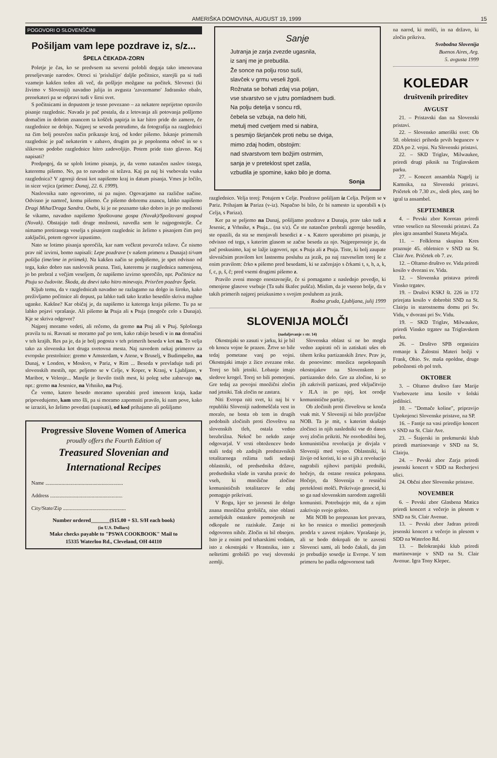AMERIŠKA DOMOVINA, AUGUST 19, 1999 15
POGOVORI O SLOVENŠČINI
Pošiljam vam lepe pozdrave iz, s/z...
ŠPELA ČEKADA-ZORN
Poletje je čas, ko se predvsem na severni polobli dogaja tako imenovana preseljevanje narodov. Otroci si 'prislužijo' daljše počitnice, starejši pa si tudi vzamejo kakšen teden ali več, da pošljejo možgane na počitek. Slovenci (ki živimo v Sloveniji) navadno julija in avgusta 'zavzemamo' Jadransko obalo, prenekateri pa se odpravi tudi v širni svet.
S počitnicami in dopustom je tesno povezano – za nekatere neprijetno opravilo pisanje razglednic. Navada je pač postala, da z letovanja ali potovanja pošljemo domačim in dobrim znancem ta košček papirja in kar hitro pride do zamere, če razglednice ne dobijo. Najprej se seveda potrudimo, da fotografija na razglednici na čim bolj posrečen način prikazuje kraj, od koder pišemo. Iskanje primernih razglednic je pač nekaterim v zabavo, drugim pa je popolnoma odveč in se s slikovno podobo razglednice hitro zadovoljijo. Potem pride tisto glavno. Kaj napisati?
Predpogoj, da se sploh lotimo pisanja, je, da vemo natančen naslov tistega, kateremu pišemo. No, pa to navadno ni težava. Kaj pa naj bi vsebovala vsaka razglednica? V zgornji desni kot napišemo kraj in datum pisanja. Vmes je ločilo, in sicer vejica (primer: Dunaj, 22. 6. 1999).
Naslovnika nato ogovorimo, ni pa nujno. Ogovarjamo na različne načine. Odvisno je namreč, komu pišemo. Če pišemo dobremu znancu, lahko napišemo Dragi Miha/Draga Sandra. Osebi, ki je ne poznamo tako dobro in jo po možnosti še vikamo, navadno napišemo Spoštovana gospa (Novak)/Spoštovani gospod (Novak). Obstajajo tudi druge možnosti, navedla sem le najpogostejše. Če nimamo pretiranega veselja s pisanjem razglednic in želimo s pisanjem čim prej zaključiti, potem ogovor izpustimo.
Nato se lotimo pisanja sporočila, kar nam večkrat povzroča težave. Če nismo prav nič izvirni, bomo napisali: Lepe pozdrave (v našem primeru z Dunaja) ti/vam pošilja (ime/ime in priimek). Na kakšen način se podpišemo, je spet odvisno od tega, kako dobro nas naslovnik pozna. Tisti, kateremu je razglednica namenjena, jo bo prebral z večjim veseljem, če napišemo izvirno sporočilo, npr. Počitnice na Ptuju so čudovite. Škoda, da dnevi tako hitro minevajo. Prisrčen pozdrav Špela.
Kljub temu, da v razglednicah navadno ne razlagamo na dolgo in široko, kako preživljamo počitnice ali dopust, pa lahko tudi tako kratko besedilo skriva majhne uganke. Kakšne? Kar običaj je, da napišemo iz katerega kraja pišemo. Tu pa se lahko pojavi vprašanje. Ali pišemo iz Ptuja ali s Ptuja (mogoče celo s Dunaja). Kje se skriva odgovor?
Najprej moramo vedeti, ali rečemo, da gremo na Ptuj ali v Ptuj. Splošnega pravila tu ni. Ravnati se moramo pač po tem, kako rabijo besedi v in na domačini v teh krajih. Res pa je, da je bolj pogosta v teh primerih beseda v kot na. To velja tako za slovenska kot druga svetovna mesta. Naj navedem nekaj primerov za evropske prestolnice: gremo v Amsterdam, v Atene, v Bruselj, v Budimpešto, na Dunaj, v London, v Moskvo, v Pariz, v Rim ... Beseda v prevladuje tudi pri slovenskih mestih, npr. peljemo se v Celje, v Koper, v Kranj, v Ljubljano, v Maribor, v Velenje... Manjše je število tistih mest, ki poleg sebe zahtevajo na, npr.: gremo na Jesenice, na Vrhniko, na Ptuj.
Če vemo, katero besedo moramo uporabiti pred imenom kraja, kadar pripovedujemo, kam smo šli, pa si moramo zapomniti pravilo, ki nam pove, kako se izraziti, ko želimo povedati (napisati), od kod prihajamo ali pošiljamo
Progressive Slovene Women of America
proudly offers the Fourth Edition of
Treasured Slovenian and International Recipes
Name ..........................................................
Address ......................................................
City/State/Zip ...............................................
Number ordered_______($15.00 + $3. S/H each book)
(in U.S. Dollars)
Make checks payable to "PSWA COOKBOOK" Mail to
15335 Waterloo Rd., Cleveland, OH 44110
Sanje
Jutranja je zarja zvezde ugasnila,
iz sanj me je prebudila.
Že sonce na polju roso suši,
slavček v grmu veseli žgoli.
Rožnata se bohati zdaj vsa poljan,
vse stvarstvo se v jutru pomladnem budi.
Na polju detelja v soncu rdi,
čebela se vzbuja, na delo hiti,
metulj med cvetjem med si nabira,
s pesmijo škrjanček proti nebu se dviga,
mimo zdaj hodim, obstojim:
nad stvarstvom tem božjim ostrmim,
sanja je v preteklost spet zašla,
vzbudila je spomine, kako bilo je doma.
Sonja
razglednico. Velja torej: Potujem v Celje. Pozdrave pošiljam iz Celja. Peljem se v Pariz. Prihajam iz Pariza (v-iz). Napačno bi bilo, če bi namesto iz uporabili s (s Celja, s Pariza).
Ker pa se peljemo na Dunaj, pošiljamo pozdrave z Dunaja, prav tako tudi z Jesenic, z Vrhnike, s Ptuja... (na s/z). Če ste natančno prebrali zgornje besedilo, ste opazili, da sta se menjavali besedici z - s. Katero uporabimo pri pisanju, je odvisno od tega, s katerim glasom se začne beseda za njo. Najpreprosteje je, da pač poskusimo, kaj se lažje izgovori, npr. s Ptuja ali z Ptuja. Tiste, ki bolj zaupate slovničnim pravilom kot lastnemu posluhu za jezik, pa naj razveselim torej še z enim pravilom: črko s pišemo pred besedami, ki se začenjajo s črkami t, s, h, a, k, f, c, p, š, č; pred vsemi drugimi pišemo z.
Pravilo zveni mnogo enostavnejše, če si pomagamo z naslednjo povedjo, ki omenjene glasove vsebuje (Ta suhi škafec pušča). Mislim, da je vseeno bolje, da v takih primerih najprej poizkusimo s svojim posluhom za jezik.
Rodna gruda, Ljubljana, julij 1999
SLOVENIJA MOLČI
(nadaljevanje s str. 14)
Okostnjaki so zasuti v jarku, ki je bil ob koncu vojne še prazen. Žrtve so bile tedaj pometane vanj po vojni. Okostnjaki imajo z žico zvezane roke. Torej so bili jetniki. Lobanje imajo sledove krogel. Torej so bili pomorjeni. Gre tedaj za povojni množični zločin nad jetniki. Tak zločin ne zastara.
Niti Evropa niti svet, ki naj bi v republiki Sloveniji nadomeščala vest in moralo, ne bosta ob tem in drugih podobnih zločinih proti človeštvu na slovenskih tleh, ostala vedno brezbrižna. Nekoč bo nekdo zanje odgovarjal. V vrsti obtožencev bodo stali tedaj ob zadnjih predstavnikih totalitarnega režima tudi sedanji oblastniki, od predsednika države, predsednika vlade in varuha pravic do vseh, ki množične zločine komunističnih totalitarcev še zdaj pomagajo prikrivati.
V Rogu, kjer so javnosti že dolgo znana množična grobišča, niso oblasti zemeljskih ostankov pomorjenih ne odkopale ne raziskale. Zanje ni odgovoren nihče. Zločin ni bil obsojen. Isto je z onimi pod teharskimi vodaim, isto z okostnjaki v Hrastniku, isto z neštetimi grobišči po vsej slovenski zemlji.
Slovenska oblast si ne bo mogla vedno zapirati oči in zatiskati ušes ob tihem kriku partizanskih žrtev. Prav je, da ponovimo: množica nepokopanih okostnjakov na Slovenskem je partizansko delo. Gre za zločine, ki so jih zakrivili partizani, pred vključitvijo v JLA in po njej, kot orodje komunistične partije.
Ob zločinih proti človeštvu se konča vsak mit. V Sloveniji ni bilo pravljične NOB. Ta je mit, s katerim skušajo zločinci in njih nasledniki vse do danes svoj zločin prikriti. Ne osvobodilni boj, komunistična revolucija je divjala v Sloveniji med vojno. Oblastniki, ki živijo od koristi, ki so si jih z revolucijo nagrabili njihovi partijski predniki, hočejo, da ostane resnica pokopana. Hočejo, da Slovenija o resnični preteklosti molči. Prikrivajo genocid, ki so ga nad slovenskim narodom zagrešili komunisti. Potrebujejo mit, da z njim zakrivajo svojo goloto.
Mit NOB bo prepoznan kot prevara, ko bo resnica o množici pomorjenih prodrla v zavest rojakov. Vprašanje je, ali se bodo dokopali do te zavesti Slovenci sami, ali bodo čakali, da jim jo prebudijo sosedje iz Evrope. V tem primeru bo padla odgovornost tudi
na narod, ki molči, in na državo, ki zločin prikriva.
Svobodna Slovenija
Buenos Aires, Arg.
5. avgusta 1999
KOLEDAR
društvenih prireditev
AVGUST
21. – Pristavski dan na Slovenski pristavi.
22. – Slovensko ameriški svet: Ob 50. obletnici prihoda prvih beguncev v ZDA po 2. vojni. Na Slovenski pristavi.
22. – SKD Triglav, Milwaukee, priredi drugi piknik na Triglavskem parku.
27. – Koncert ansambla Nagelj iz Kamnika, na Slovenski pristavi. Pričetek ob 7.30 zv., sledi ples, zanj bo igral ta ansambel.
SEPTEMBER
4. – Pevski zbor Korotan priredi vrtno veselico na Slovenski pristavi. Za ples igra ansambel Staneta Mejača.
11. – Folklorna skupina Kres praznuje 45. obletnico v SND na St. Clair Ave. Pričetek ob 7. zv.
12. – Oltarno društvo sv. Vida priredi kosilo v dvorani sv. Vida.
12. – Slovenska pristava priredi Vinsko trgatev.
19. – Društvi KSKJ št. 226 in 172 prirejata kosilo v dobrobit SND na St. Clairju in starostnemu domu pri Sv. Vidu, v dvorani pri Sv. Vidu.
19. – SKD Triglav, Milwaukee, priredi Vinsko trgatev na Triglavskem parku.
26. – Društvo SPB organizira romanje k Žalostni Materi božji v Frank, Ohio. Sv. maša opoldne, druge pobožnosti ob pol treh.
OKTOBER
3. – Oltarno društvo fare Marije Vnebovzete ima kosilo v šolski jedilnici.
10. – "Domače koline", pripravijo Upokojenci Slovenske pristave, na SP.
16. – Fantje na vasi priredijo koncert v SND na St. Clair Ave.
23. – Štajerski in prekmurski klub priredi martinovanje v SND na St. Clairju.
24. – Pevski zbor Zarja priredi jesenski koncert v SDD na Recherjevi ulici.
24. Občni zbor Slovenske pristave.
NOVEMBER
6. – Pevski zbor Glasbena Matica priredi koncert z večerjo in plesom v SND na St. Clair Avenue.
13. – Pevski zbor Jadran priredi jesenski koncert z večerjo in plesom v SDD na Waterloo Rd.
13. – Belokranjski klub priredi martinovanje v SND na St. Clair Avenue. Igra Tony Klepec.